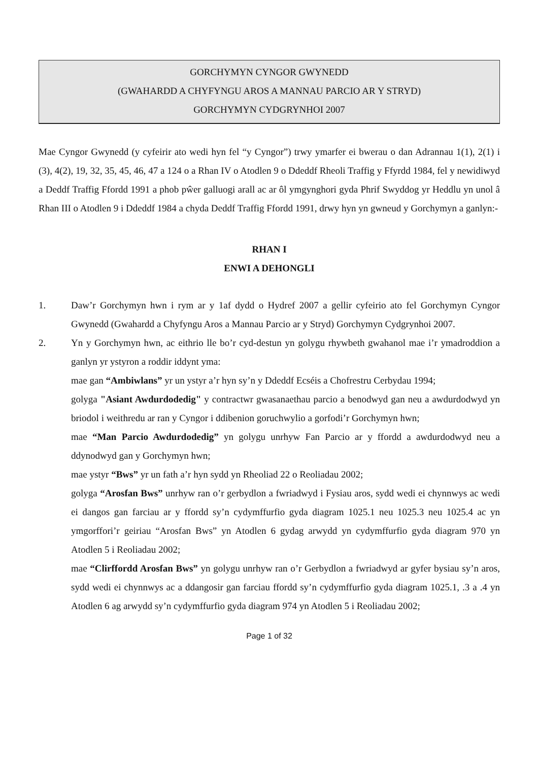GORCHYMYN CYNGOR GWYNEDD
(GWAHARDD A CHYFYNGU AROS A MANNAU PARCIO AR Y STRYD)
GORCHYMYN CYDGRYNHOI 2007
Mae Cyngor Gwynedd (y cyfeirir ato wedi hyn fel “y Cyngor”) trwy ymarfer ei bwerau o dan Adrannau 1(1), 2(1) i (3), 4(2), 19, 32, 35, 45, 46, 47 a 124 o a Rhan IV o Atodlen 9 o Ddeddf Rheoli Traffig y Ffyrdd 1984, fel y newidiwyd a Deddf Traffig Ffordd 1991 a phob pŵer galluogi arall ac ar ôl ymgynghori gyda Phrif Swyddog yr Heddlu yn unol â Rhan III o Atodlen 9 i Ddeddf 1984 a chyda Deddf Traffig Ffordd 1991, drwy hyn yn gwneud y Gorchymyn a ganlyn:-
RHAN I
ENWI A DEHONGLI
1. Daw’r Gorchymyn hwn i rym ar y 1af dydd o Hydref 2007 a gellir cyfeirio ato fel Gorchymyn Cyngor Gwynedd (Gwahardd a Chyfyngu Aros a Mannau Parcio ar y Stryd) Gorchymyn Cydgrynhoi 2007.
2. Yn y Gorchymyn hwn, ac eithrio lle bo’r cyd-destun yn golygu rhywbeth gwahanol mae i’r ymadroddion a ganlyn yr ystyron a roddir iddynt yma:
mae gan “Ambiwlans” yr un ystyr a’r hyn sy’n y Ddeddf Ecséis a Chofrestru Cerbydau 1994;
golyga "Asiant Awdurdodedig" y contractwr gwasanaethau parcio a benodwyd gan neu a awdurdodwyd yn briodol i weithredu ar ran y Cyngor i ddibenion goruchwylio a gorfodi’r Gorchymyn hwn;
mae “Man Parcio Awdurdodedig” yn golygu unrhyw Fan Parcio ar y ffordd a awdurdodwyd neu a ddynodwyd gan y Gorchymyn hwn;
mae ystyr “Bws” yr un fath a’r hyn sydd yn Rheoliad 22 o Reoliadau 2002;
golyga “Arosfan Bws” unrhyw ran o’r gerbydlon a fwriadwyd i Fysiau aros, sydd wedi ei chynnwys ac wedi ei dangos gan farciau ar y ffordd sy’n cydymffurfio gyda diagram 1025.1 neu 1025.3 neu 1025.4 ac yn ymgorffori’r geiriau “Arosfan Bws” yn Atodlen 6 gydag arwydd yn cydymffurfio gyda diagram 970 yn Atodlen 5 i Reoliadau 2002;
mae “Clirffordd Arosfan Bws” yn golygu unrhyw ran o’r Gerbydlon a fwriadwyd ar gyfer bysiau sy’n aros, sydd wedi ei chynnwys ac a ddangosir gan farciau ffordd sy’n cydymffurfio gyda diagram 1025.1, .3 a .4 yn Atodlen 6 ag arwydd sy’n cydymffurfio gyda diagram 974 yn Atodlen 5 i Reoliadau 2002;
Page 1 of 32